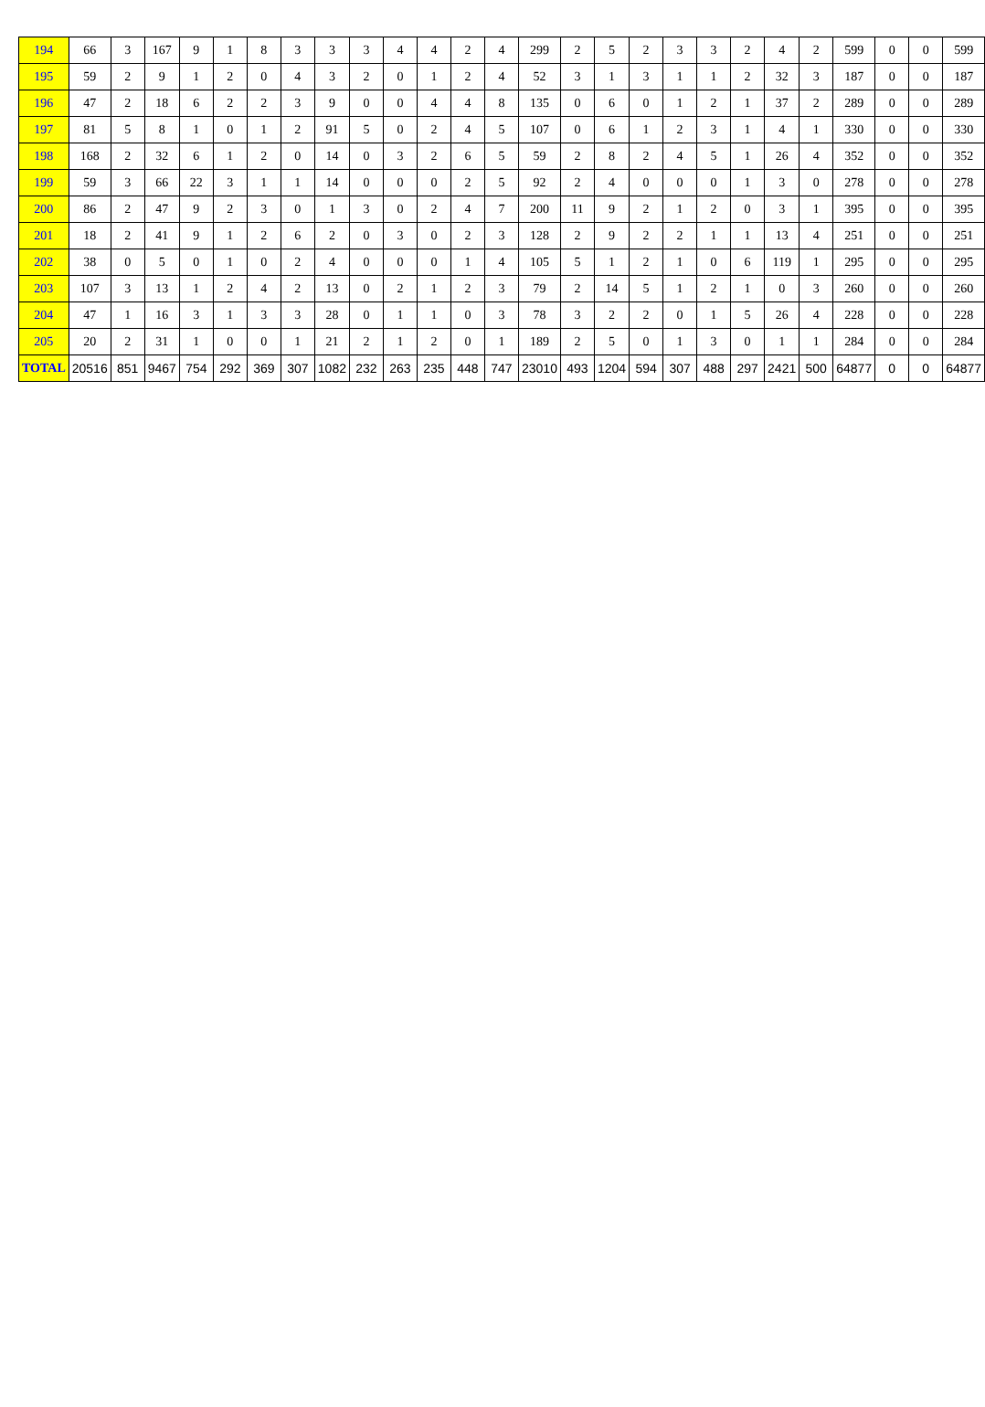| 194 | 66 | 3 | 167 | 9 | 1 | 8 | 3 | 3 | 3 | 4 | 4 | 2 | 4 | 299 | 2 | 5 | 2 | 3 | 3 | 2 | 4 | 2 | 599 | 0 | 0 | 599 |
| 195 | 59 | 2 | 9 | 1 | 2 | 0 | 4 | 3 | 2 | 0 | 1 | 2 | 4 | 52 | 3 | 1 | 3 | 1 | 1 | 2 | 32 | 3 | 187 | 0 | 0 | 187 |
| 196 | 47 | 2 | 18 | 6 | 2 | 2 | 3 | 9 | 0 | 0 | 4 | 4 | 8 | 135 | 0 | 6 | 0 | 1 | 2 | 1 | 37 | 2 | 289 | 0 | 0 | 289 |
| 197 | 81 | 5 | 8 | 1 | 0 | 1 | 2 | 91 | 5 | 0 | 2 | 4 | 5 | 107 | 0 | 6 | 1 | 2 | 3 | 1 | 4 | 1 | 330 | 0 | 0 | 330 |
| 198 | 168 | 2 | 32 | 6 | 1 | 2 | 0 | 14 | 0 | 3 | 2 | 6 | 5 | 59 | 2 | 8 | 2 | 4 | 5 | 1 | 26 | 4 | 352 | 0 | 0 | 352 |
| 199 | 59 | 3 | 66 | 22 | 3 | 1 | 1 | 14 | 0 | 0 | 0 | 2 | 5 | 92 | 2 | 4 | 0 | 0 | 0 | 1 | 3 | 0 | 278 | 0 | 0 | 278 |
| 200 | 86 | 2 | 47 | 9 | 2 | 3 | 0 | 1 | 3 | 0 | 2 | 4 | 7 | 200 | 11 | 9 | 2 | 1 | 2 | 0 | 3 | 1 | 395 | 0 | 0 | 395 |
| 201 | 18 | 2 | 41 | 9 | 1 | 2 | 6 | 2 | 0 | 3 | 0 | 2 | 3 | 128 | 2 | 9 | 2 | 2 | 1 | 1 | 13 | 4 | 251 | 0 | 0 | 251 |
| 202 | 38 | 0 | 5 | 0 | 1 | 0 | 2 | 4 | 0 | 0 | 0 | 1 | 4 | 105 | 5 | 1 | 2 | 1 | 0 | 6 | 119 | 1 | 295 | 0 | 0 | 295 |
| 203 | 107 | 3 | 13 | 1 | 2 | 4 | 2 | 13 | 0 | 2 | 1 | 2 | 3 | 79 | 2 | 14 | 5 | 1 | 2 | 1 | 0 | 3 | 260 | 0 | 0 | 260 |
| 204 | 47 | 1 | 16 | 3 | 1 | 3 | 3 | 28 | 0 | 1 | 1 | 0 | 3 | 78 | 3 | 2 | 2 | 0 | 1 | 5 | 26 | 4 | 228 | 0 | 0 | 228 |
| 205 | 20 | 2 | 31 | 1 | 0 | 0 | 1 | 21 | 2 | 1 | 2 | 0 | 1 | 189 | 2 | 5 | 0 | 1 | 3 | 0 | 1 | 1 | 284 | 0 | 0 | 284 |
| TOTAL | 20516 | 851 | 9467 | 754 | 292 | 369 | 307 | 1082 | 232 | 263 | 235 | 448 | 747 | 23010 | 493 | 1204 | 594 | 307 | 488 | 297 | 2421 | 500 | 64877 | 0 | 0 | 64877 |